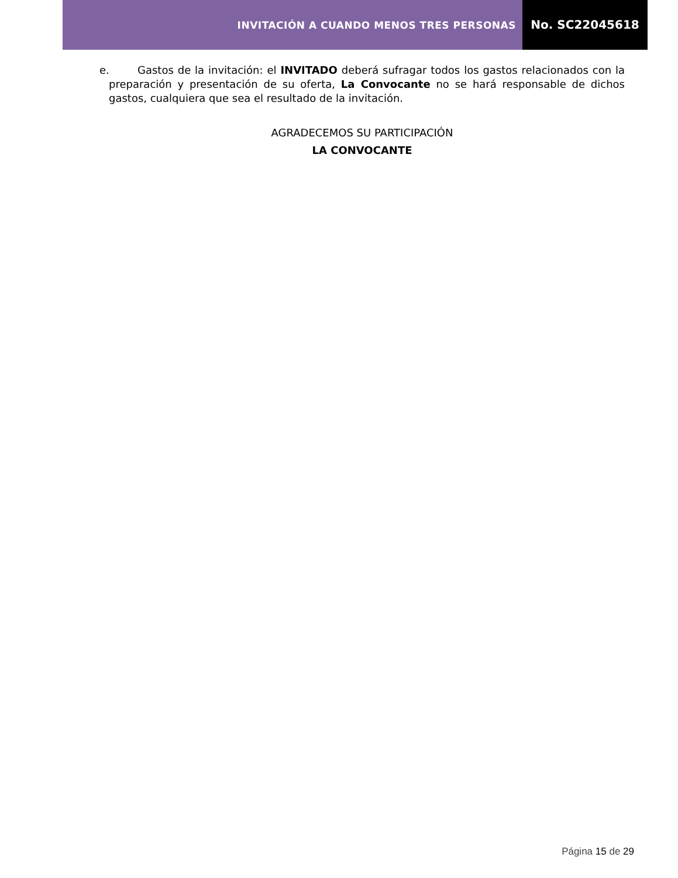INVITACIÓN A CUANDO MENOS TRES PERSONAS
No. SC22045618
e. Gastos de la invitación: el INVITADO deberá sufragar todos los gastos relacionados con la preparación y presentación de su oferta, La Convocante no se hará responsable de dichos gastos, cualquiera que sea el resultado de la invitación.
AGRADECEMOS SU PARTICIPACIÓN
LA CONVOCANTE
Página 15 de 29